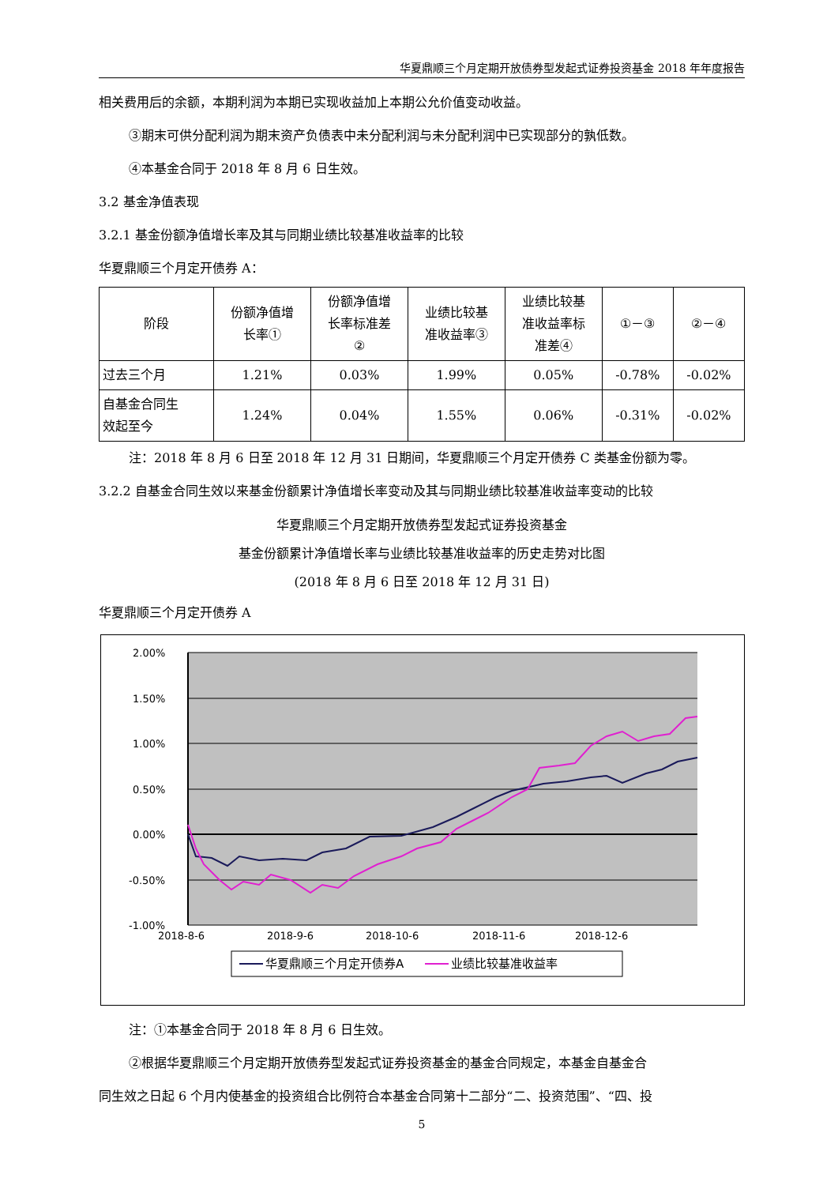华夏鼎顺三个月定期开放债券型发起式证券投资基金 2018 年年度报告
相关费用后的余额，本期利润为本期已实现收益加上本期公允价值变动收益。
③期末可供分配利润为期末资产负债表中未分配利润与未分配利润中已实现部分的孰低数。
④本基金合同于 2018 年 8 月 6 日生效。
3.2 基金净值表现
3.2.1 基金份额净值增长率及其与同期业绩比较基准收益率的比较
华夏鼎顺三个月定开债券 A：
| 阶段 | 份额净值增 长率① | 份额净值增 长率标准差 ② | 业绩比较基 准收益率③ | 业绩比较基 准收益率标 准差④ | ①－③ | ②－④ |
| 过去三个月 | 1.21% | 0.03% | 1.99% | 0.05% | -0.78% | -0.02% |
| 自基金合同生 效起至今 | 1.24% | 0.04% | 1.55% | 0.06% | -0.31% | -0.02% |
注：2018 年 8 月 6 日至 2018 年 12 月 31 日期间，华夏鼎顺三个月定开债券 C 类基金份额为零。
3.2.2 自基金合同生效以来基金份额累计净值增长率变动及其与同期业绩比较基准收益率变动的比较
华夏鼎顺三个月定期开放债券型发起式证券投资基金
基金份额累计净值增长率与业绩比较基准收益率的历史走势对比图
(2018 年 8 月 6 日至 2018 年 12 月 31 日)
华夏鼎顺三个月定开债券 A
2.00%
1.50%
1.00%
0.50%
0.00%
-0.50%
-1.00%
2018-8-6
2018-9-6
2018-10-6
2018-11-6
2018-12-6
华夏鼎顺三个月定开债券A
业绩比较基准收益率
注：①本基金合同于 2018 年 8 月 6 日生效。
②根据华夏鼎顺三个月定期开放债券型发起式证券投资基金的基金合同规定，本基金自基金合
同生效之日起 6 个月内使基金的投资组合比例符合本基金合同第十二部分“二、投资范围”、“四、投
5